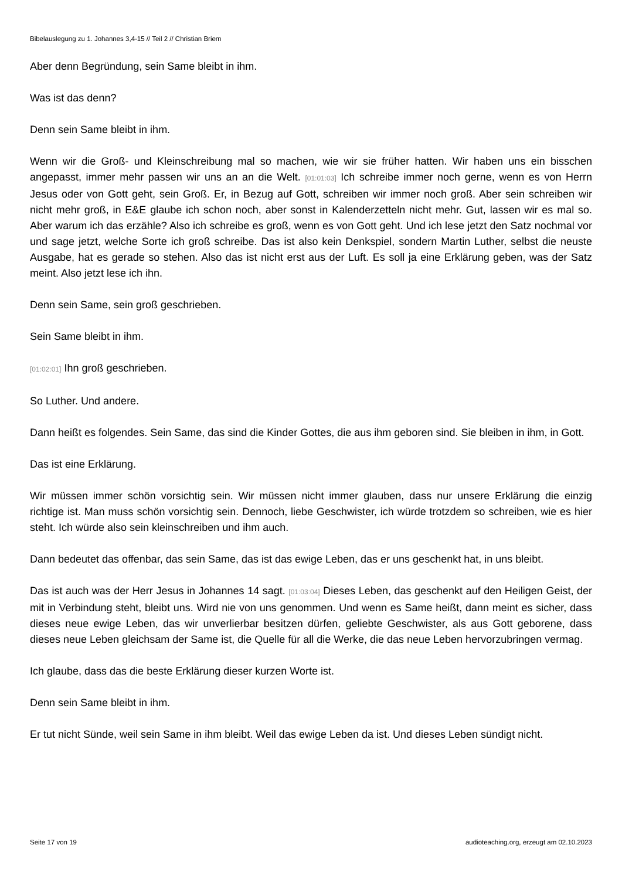Bibelauslegung zu 1. Johannes 3,4-15 // Teil 2 // Christian Briem
Aber denn Begründung, sein Same bleibt in ihm.
Was ist das denn?
Denn sein Same bleibt in ihm.
Wenn wir die Groß- und Kleinschreibung mal so machen, wie wir sie früher hatten. Wir haben uns ein bisschen angepasst, immer mehr passen wir uns an an die Welt. [01:01:03] Ich schreibe immer noch gerne, wenn es von Herrn Jesus oder von Gott geht, sein Groß. Er, in Bezug auf Gott, schreiben wir immer noch groß. Aber sein schreiben wir nicht mehr groß, in E&E glaube ich schon noch, aber sonst in Kalenderzetteln nicht mehr. Gut, lassen wir es mal so. Aber warum ich das erzähle? Also ich schreibe es groß, wenn es von Gott geht. Und ich lese jetzt den Satz nochmal vor und sage jetzt, welche Sorte ich groß schreibe. Das ist also kein Denkspiel, sondern Martin Luther, selbst die neuste Ausgabe, hat es gerade so stehen. Also das ist nicht erst aus der Luft. Es soll ja eine Erklärung geben, was der Satz meint. Also jetzt lese ich ihn.
Denn sein Same, sein groß geschrieben.
Sein Same bleibt in ihm.
[01:02:01] Ihn groß geschrieben.
So Luther. Und andere.
Dann heißt es folgendes. Sein Same, das sind die Kinder Gottes, die aus ihm geboren sind. Sie bleiben in ihm, in Gott.
Das ist eine Erklärung.
Wir müssen immer schön vorsichtig sein. Wir müssen nicht immer glauben, dass nur unsere Erklärung die einzig richtige ist. Man muss schön vorsichtig sein. Dennoch, liebe Geschwister, ich würde trotzdem so schreiben, wie es hier steht. Ich würde also sein kleinschreiben und ihm auch.
Dann bedeutet das offenbar, das sein Same, das ist das ewige Leben, das er uns geschenkt hat, in uns bleibt.
Das ist auch was der Herr Jesus in Johannes 14 sagt. [01:03:04] Dieses Leben, das geschenkt auf den Heiligen Geist, der mit in Verbindung steht, bleibt uns. Wird nie von uns genommen. Und wenn es Same heißt, dann meint es sicher, dass dieses neue ewige Leben, das wir unverlierbar besitzen dürfen, geliebte Geschwister, als aus Gott geborene, dass dieses neue Leben gleichsam der Same ist, die Quelle für all die Werke, die das neue Leben hervorzubringen vermag.
Ich glaube, dass das die beste Erklärung dieser kurzen Worte ist.
Denn sein Same bleibt in ihm.
Er tut nicht Sünde, weil sein Same in ihm bleibt. Weil das ewige Leben da ist. Und dieses Leben sündigt nicht.
Seite 17 von 19 audioteaching.org, erzeugt am 02.10.2023